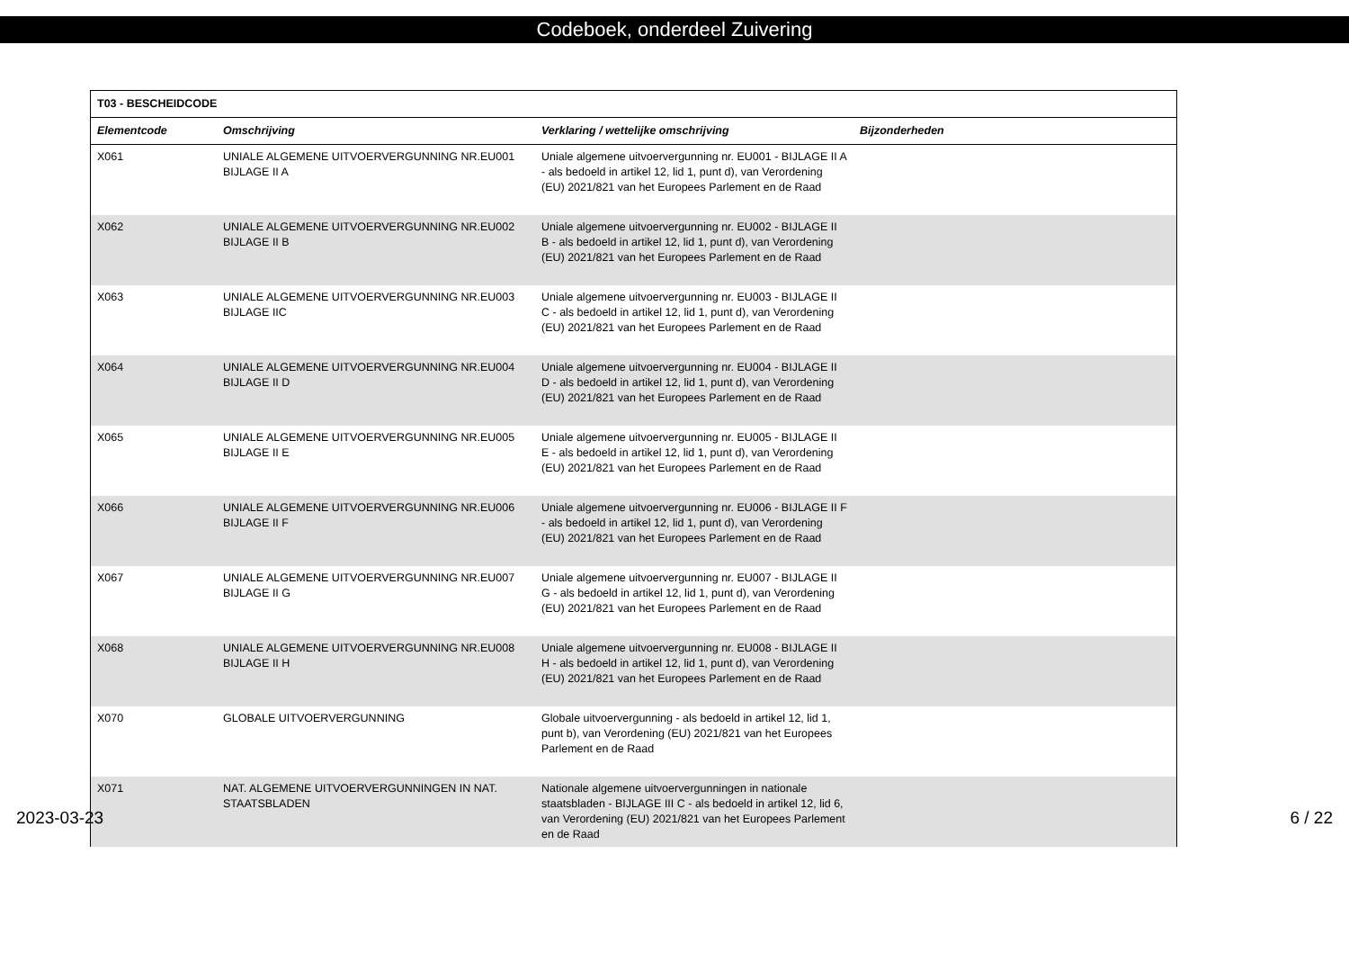Codeboek, onderdeel Zuivering
| T03 - BESCHEIDCODE | | | |
| --- | --- | --- | --- |
| Elementcode | Omschrijving | Verklaring / wettelijke omschrijving | Bijzonderheden |
| X061 | UNIALE ALGEMENE UITVOERVERGUNNING NR.EU001 BIJLAGE II A | Uniale algemene uitvoervergunning nr. EU001 - BIJLAGE II A - als bedoeld in artikel 12, lid 1, punt d), van Verordening (EU) 2021/821 van het Europees Parlement en de Raad | |
| X062 | UNIALE ALGEMENE UITVOERVERGUNNING NR.EU002 BIJLAGE II B | Uniale algemene uitvoervergunning nr. EU002 - BIJLAGE II B - als bedoeld in artikel 12, lid 1, punt d), van Verordening (EU) 2021/821 van het Europees Parlement en de Raad | |
| X063 | UNIALE ALGEMENE UITVOERVERGUNNING NR.EU003 BIJLAGE IIC | Uniale algemene uitvoervergunning nr. EU003 - BIJLAGE II C - als bedoeld in artikel 12, lid 1, punt d), van Verordening (EU) 2021/821 van het Europees Parlement en de Raad | |
| X064 | UNIALE ALGEMENE UITVOERVERGUNNING NR.EU004 BIJLAGE II D | Uniale algemene uitvoervergunning nr. EU004 - BIJLAGE II D - als bedoeld in artikel 12, lid 1, punt d), van Verordening (EU) 2021/821 van het Europees Parlement en de Raad | |
| X065 | UNIALE ALGEMENE UITVOERVERGUNNING NR.EU005 BIJLAGE II E | Uniale algemene uitvoervergunning nr. EU005 - BIJLAGE II E - als bedoeld in artikel 12, lid 1, punt d), van Verordening (EU) 2021/821 van het Europees Parlement en de Raad | |
| X066 | UNIALE ALGEMENE UITVOERVERGUNNING NR.EU006 BIJLAGE II F | Uniale algemene uitvoervergunning nr. EU006 - BIJLAGE II F - als bedoeld in artikel 12, lid 1, punt d), van Verordening (EU) 2021/821 van het Europees Parlement en de Raad | |
| X067 | UNIALE ALGEMENE UITVOERVERGUNNING NR.EU007 BIJLAGE II G | Uniale algemene uitvoervergunning nr. EU007 - BIJLAGE II G - als bedoeld in artikel 12, lid 1, punt d), van Verordening (EU) 2021/821 van het Europees Parlement en de Raad | |
| X068 | UNIALE ALGEMENE UITVOERVERGUNNING NR.EU008 BIJLAGE II H | Uniale algemene uitvoervergunning nr. EU008 - BIJLAGE II H - als bedoeld in artikel 12, lid 1, punt d), van Verordening (EU) 2021/821 van het Europees Parlement en de Raad | |
| X070 | GLOBALE UITVOERVERGUNNING | Globale uitvoervergunning - als bedoeld in artikel 12, lid 1, punt b), van Verordening (EU) 2021/821 van het Europees Parlement en de Raad | |
| X071 | NAT. ALGEMENE UITVOERVERGUNNINGEN IN NAT. STAATSBLADEN | Nationale algemene uitvoervergunningen in nationale staatsbladen - BIJLAGE III C - als bedoeld in artikel 12, lid 6, van Verordening (EU) 2021/821 van het Europees Parlement en de Raad | |
2023-03-23 6 / 22